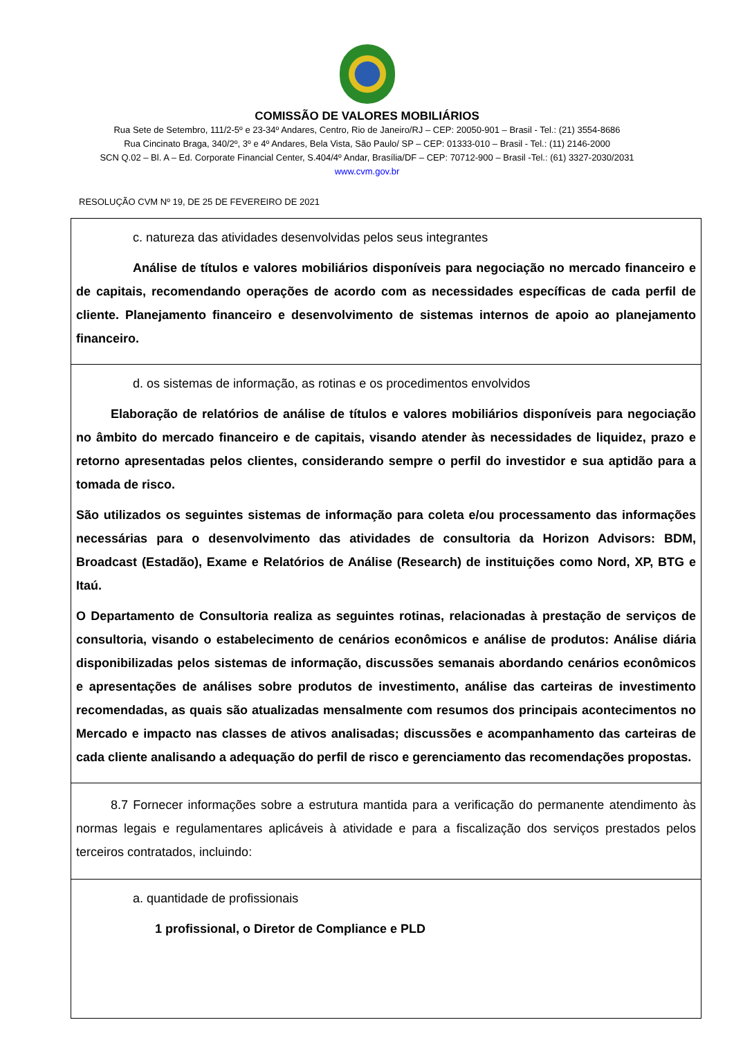COMISSÃO DE VALORES MOBILIÁRIOS
Rua Sete de Setembro, 111/2-5º e 23-34º Andares, Centro, Rio de Janeiro/RJ – CEP: 20050-901 – Brasil - Tel.: (21) 3554-8686
Rua Cincinato Braga, 340/2º, 3º e 4º Andares, Bela Vista, São Paulo/ SP – CEP: 01333-010 – Brasil - Tel.: (11) 2146-2000
SCN Q.02 – Bl. A – Ed. Corporate Financial Center, S.404/4º Andar, Brasília/DF – CEP: 70712-900 – Brasil -Tel.: (61) 3327-2030/2031
www.cvm.gov.br
RESOLUÇÃO CVM Nº 19, DE 25 DE FEVEREIRO DE 2021
| c. natureza das atividades desenvolvidas pelos seus integrantes Análise de títulos e valores mobiliários disponíveis para negociação no mercado financeiro e de capitais, recomendando operações de acordo com as necessidades específicas de cada perfil de cliente. Planejamento financeiro e desenvolvimento de sistemas internos de apoio ao planejamento financeiro. |
| d. os sistemas de informação, as rotinas e os procedimentos envolvidos Elaboração de relatórios de análise de títulos e valores mobiliários disponíveis para negociação no âmbito do mercado financeiro e de capitais, visando atender às necessidades de liquidez, prazo e retorno apresentadas pelos clientes, considerando sempre o perfil do investidor e sua aptidão para a tomada de risco. São utilizados os seguintes sistemas de informação para coleta e/ou processamento das informações necessárias para o desenvolvimento das atividades de consultoria da Horizon Advisors: BDM, Broadcast (Estadão), Exame e Relatórios de Análise (Research) de instituições como Nord, XP, BTG e Itaú. O Departamento de Consultoria realiza as seguintes rotinas, relacionadas à prestação de serviços de consultoria, visando o estabelecimento de cenários econômicos e análise de produtos: Análise diária disponibilizadas pelos sistemas de informação, discussões semanais abordando cenários econômicos e apresentações de análises sobre produtos de investimento, análise das carteiras de investimento recomendadas, as quais são atualizadas mensalmente com resumos dos principais acontecimentos no Mercado e impacto nas classes de ativos analisadas; discussões e acompanhamento das carteiras de cada cliente analisando a adequação do perfil de risco e gerenciamento das recomendações propostas. |
| 8.7 Fornecer informações sobre a estrutura mantida para a verificação do permanente atendimento às normas legais e regulamentares aplicáveis à atividade e para a fiscalização dos serviços prestados pelos terceiros contratados, incluindo: |
| a. quantidade de profissionais 1 profissional, o Diretor de Compliance e PLD |